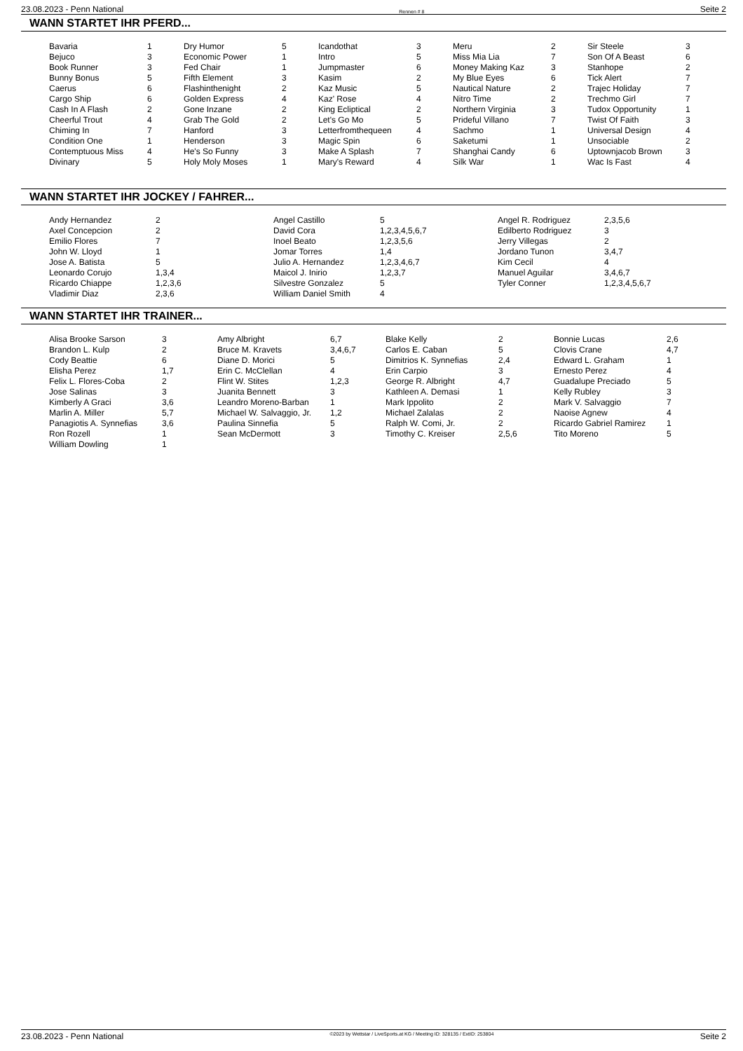23.08.2023 - Penn National Rennen # 8 Seite 2
WANN STARTET IHR PFERD...
| Bavaria | 1 | Dry Humor | 5 | Icandothat | 3 | Meru | 2 | Sir Steele | 3 |
| Bejuco | 3 | Economic Power | 1 | Intro | 5 | Miss Mia Lia | 7 | Son Of A Beast | 6 |
| Book Runner | 3 | Fed Chair | 1 | Jumpmaster | 6 | Money Making Kaz | 3 | Stanhope | 2 |
| Bunny Bonus | 5 | Fifth Element | 3 | Kasim | 2 | My Blue Eyes | 6 | Tick Alert | 7 |
| Caerus | 6 | Flashinthenight | 2 | Kaz Music | 5 | Nautical Nature | 2 | Trajec Holiday | 7 |
| Cargo Ship | 6 | Golden Express | 4 | Kaz' Rose | 4 | Nitro Time | 2 | Trechmo Girl | 7 |
| Cash In A Flash | 2 | Gone Inzane | 2 | King Ecliptical | 2 | Northern Virginia | 3 | Tudox Opportunity | 1 |
| Cheerful Trout | 4 | Grab The Gold | 2 | Let's Go Mo | 5 | Prideful Villano | 7 | Twist Of Faith | 3 |
| Chiming In | 7 | Hanford | 3 | Letterfromthequeen | 4 | Sachmo | 1 | Universal Design | 4 |
| Condition One | 1 | Henderson | 3 | Magic Spin | 6 | Saketumi | 1 | Unsociable | 2 |
| Contemptuous Miss | 4 | He's So Funny | 3 | Make A Splash | 7 | Shanghai Candy | 6 | Uptownjacob Brown | 3 |
| Divinary | 5 | Holy Moly Moses | 1 | Mary's Reward | 4 | Silk War | 1 | Wac Is Fast | 4 |
WANN STARTET IHR JOCKEY / FAHRER...
| Andy Hernandez | 2 | Angel Castillo | 5 | Angel R. Rodriguez | 2,3,5,6 |
| Axel Concepcion | 2 | David Cora | 1,2,3,4,5,6,7 | Edilberto Rodriguez | 3 |
| Emilio Flores | 7 | Inoel Beato | 1,2,3,5,6 | Jerry Villegas | 2 |
| John W. Lloyd | 1 | Jomar Torres | 1,4 | Jordano Tunon | 3,4,7 |
| Jose A. Batista | 5 | Julio A. Hernandez | 1,2,3,4,6,7 | Kim Cecil | 4 |
| Leonardo Corujo | 1,3,4 | Maicol J. Inirio | 1,2,3,7 | Manuel Aguilar | 3,4,6,7 |
| Ricardo Chiappe | 1,2,3,6 | Silvestre Gonzalez | 5 | Tyler Conner | 1,2,3,4,5,6,7 |
| Vladimir Diaz | 2,3,6 | William Daniel Smith | 4 | | |
WANN STARTET IHR TRAINER...
| Alisa Brooke Sarson | 3 | Amy Albright | 6,7 | Blake Kelly | 2 | Bonnie Lucas | 2,6 |
| Brandon L. Kulp | 2 | Bruce M. Kravets | 3,4,6,7 | Carlos E. Caban | 5 | Clovis Crane | 4,7 |
| Cody Beattie | 6 | Diane D. Morici | 5 | Dimitrios K. Synnefias | 2,4 | Edward L. Graham | 1 |
| Elisha Perez | 1,7 | Erin C. McClellan | 4 | Erin Carpio | 3 | Ernesto Perez | 4 |
| Felix L. Flores-Coba | 2 | Flint W. Stites | 1,2,3 | George R. Albright | 4,7 | Guadalupe Preciado | 5 |
| Jose Salinas | 3 | Juanita Bennett | 3 | Kathleen A. Demasi | 1 | Kelly Rubley | 3 |
| Kimberly A Graci | 3,6 | Leandro Moreno-Barban | 1 | Mark Ippolito | 2 | Mark V. Salvaggio | 7 |
| Marlin A. Miller | 5,7 | Michael W. Salvaggio, Jr. | 1,2 | Michael Zalalas | 2 | Naoise Agnew | 4 |
| Panagiotis A. Synnefias | 3,6 | Paulina Sinnefia | 5 | Ralph W. Comi, Jr. | 2 | Ricardo Gabriel Ramirez | 1 |
| Ron Rozell | 1 | Sean McDermott | 3 | Timothy C. Kreiser | 2,5,6 | Tito Moreno | 5 |
| William Dowling | 1 | | | | | | |
23.08.2023 - Penn National ©2023 by Wettstar / LiveSports.at KG / Meeting ID: 328135 / ExtID: 253804 Seite 2